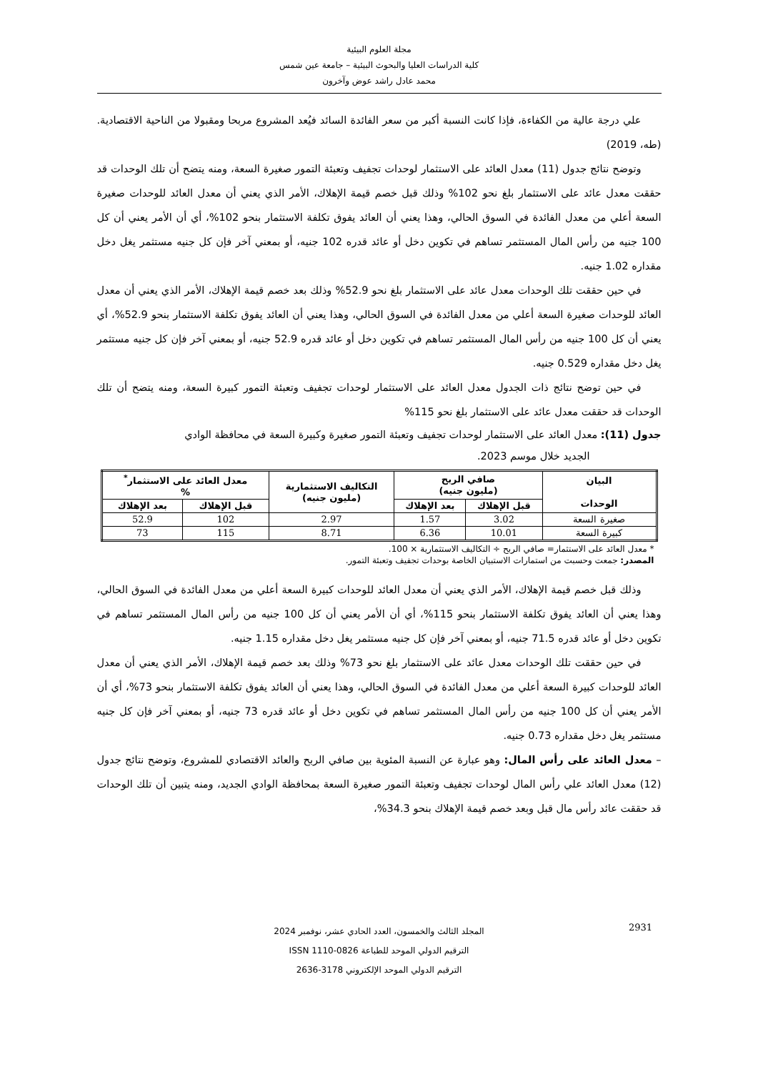مجلة العلوم البيئية
كلية الدراسات العليا والبحوث البيئية – جامعة عين شمس
محمد عادل راشد عوض وآخرون
علي درجة عالية من الكفاءة، فإذا كانت النسبة أكبر من سعر الفائدة السائد فيُعد المشروع مربحا ومقبولا من الناحية الاقتصادية. (طه، 2019)
وتوضح نتائج جدول (11) معدل العائد على الاستثمار لوحدات تجفيف وتعبئة التمور صغيرة السعة، ومنه يتضح أن تلك الوحدات قد حققت معدل عائد على الاستثمار بلغ نحو 102% وذلك قبل خصم قيمة الإهلاك، الأمر الذي يعني أن معدل العائد للوحدات صغيرة السعة أعلي من معدل الفائدة في السوق الحالي، وهذا يعني أن العائد يفوق تكلفة الاستثمار بنحو 102%، أي أن الأمر يعني أن كل 100 جنيه من رأس المال المستثمر تساهم في تكوين دخل أو عائد قدره 102 جنيه، أو بمعني آخر فإن كل جنيه مستثمر يغل دخل مقداره 1.02 جنيه.
في حين حققت تلك الوحدات معدل عائد على الاستثمار بلغ نحو 52.9% وذلك بعد خصم قيمة الإهلاك، الأمر الذي يعني أن معدل العائد للوحدات صغيرة السعة أعلي من معدل الفائدة في السوق الحالي، وهذا يعني أن العائد يفوق تكلفة الاستثمار بنحو 52.9%، أي يعني أن كل 100 جنيه من رأس المال المستثمر تساهم في تكوين دخل أو عائد قدره 52.9 جنيه، أو بمعني آخر فإن كل جنيه مستثمر يغل دخل مقداره 0.529 جنيه.
في حين توضح نتائج ذات الجدول معدل العائد على الاستثمار لوحدات تجفيف وتعبئة التمور كبيرة السعة، ومنه يتضح أن تلك الوحدات قد حققت معدل عائد على الاستثمار بلغ نحو 115%
جدول (11): معدل العائد على الاستثمار لوحدات تجفيف وتعبئة التمور صغيرة وكبيرة السعة في محافظة الوادي
الجديد خلال موسم 2023.
| البيان الوحدات | صافي الربح (مليون جنيه) | | التكاليف الاستثمارية (مليون جنيه) | معدل العائد على الاستثمار<sup>*</sup> % | |
| --- | --- | --- | --- | --- | --- |
| | قبل الإهلاك | بعد الإهلاك | | قبل الإهلاك | بعد الإهلاك |
| صغيرة السعة | 3.02 | 1.57 | 2.97 | 102 | 52.9 |
| كبيرة السعة | 10.01 | 6.36 | 8.71 | 115 | 73 |
* معدل العائد على الاستثمار= صافي الربح ÷ التكاليف الاستثمارية × 100.
المصدر: جمعت وحسبت من استمارات الاستبيان الخاصة بوحدات تجفيف وتعبئة التمور.
وذلك قبل خصم قيمة الإهلاك، الأمر الذي يعني أن معدل العائد للوحدات كبيرة السعة أعلي من معدل الفائدة في السوق الحالي، وهذا يعني أن العائد يفوق تكلفة الاستثمار بنحو 115%، أي أن الأمر يعني أن كل 100 جنيه من رأس المال المستثمر تساهم في تكوين دخل أو عائد قدره 71.5 جنيه، أو بمعني آخر فإن كل جنيه مستثمر يغل دخل مقداره 1.15 جنيه.
في حين حققت تلك الوحدات معدل عائد على الاستثمار بلغ نحو 73% وذلك بعد خصم قيمة الإهلاك، الأمر الذي يعني أن معدل العائد للوحدات كبيرة السعة أعلي من معدل الفائدة في السوق الحالي، وهذا يعني أن العائد يفوق تكلفة الاستثمار بنحو 73%، أي أن الأمر يعني أن كل 100 جنيه من رأس المال المستثمر تساهم في تكوين دخل أو عائد قدره 73 جنيه، أو بمعني آخر فإن كل جنيه مستثمر يغل دخل مقداره 0.73 جنيه.
– معدل العائد على رأس المال: وهو عبارة عن النسبة المئوية بين صافي الربح والعائد الاقتصادي للمشروع، وتوضح نتائج جدول (12) معدل العائد علي رأس المال لوحدات تجفيف وتعبئة التمور صغيرة السعة بمحافظة الوادي الجديد، ومنه يتبين أن تلك الوحدات قد حققت عائد رأس مال قبل وبعد خصم قيمة الإهلاك بنحو 34.3%،
2931
المجلد الثالث والخمسون، العدد الحادي عشر، نوفمبر 2024
الترقيم الدولي الموحد للطباعة 0826-1110 ISSN
الترقيم الدولي الموحد الإلكتروني 3178-2636